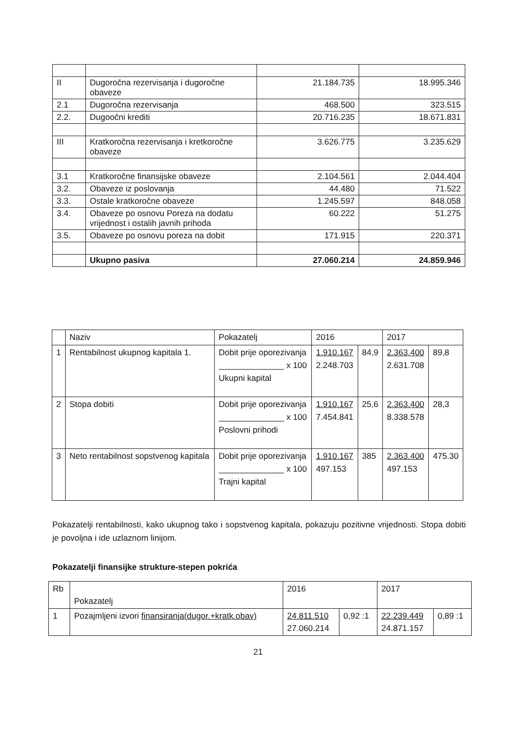| II | Dugoročna rezervisanja i dugoročne obaveze | 21.184.735 | 18.995.346 |
| 2.1 | Dugoročna rezervisanja | 468.500 | 323.515 |
| 2.2. | Dugoočni krediti | 20.716.235 | 18.671.831 |
| III | Kratkoročna rezervisanja i kretkoročne obaveze | 3.626.775 | 3.235.629 |
| 3.1 | Kratkoročne finansijske obaveze | 2.104.561 | 2.044.404 |
| 3.2. | Obaveze iz poslovanja | 44.480 | 71.522 |
| 3.3. | Ostale kratkoročne obaveze | 1.245.597 | 848.058 |
| 3.4. | Obaveze po osnovu Poreza na dodatu vrijednost i ostalih javnih prihoda | 60.222 | 51.275 |
| 3.5. | Obaveze po osnovu poreza na dobit | 171.915 | 220.371 |
| | Ukupno pasiva | 27.060.214 | 24.859.946 |
| | Naziv | Pokazatelj | 2016 | | 2017 | |
| 1 | Rentabilnost ukupnog kapitala 1. | Dobit prije oporezivanja ______________ x 100 Ukupni kapital | 1.910.167 2.248.703 | 84,9 | 2.363.400 2.631.708 | 89,8 |
| 2 | Stopa dobiti | Dobit prije oporezivanja ______________ x 100 Poslovni prihodi | 1.910.167 7.454.841 | 25,6 | 2.363.400 8.338.578 | 28,3 |
| 3 | Neto rentabilnost sopstvenog kapitala | Dobit prije oporezivanja ______________ x 100 Trajni kapital | 1.910.167 497.153 | 385 | 2.363.400 497.153 | 475.30 |
Pokazatelji rentabilnosti, kako ukupnog tako i sopstvenog kapitala, pokazuju pozitivne vrijednosti. Stopa dobiti je povoljna i ide uzlaznom linijom.
Pokazatelji finansijke strukture-stepen pokrića
| Rb | Pokazatelj | 2016 | | 2017 | |
| 1 | Pozajmljeni izvori finansiranja(dugor.+kratk.obav) | 24.811.510 27.060.214 | 0,92 :1 | 22.239.449 24.871.157 | 0,89 :1 |
21